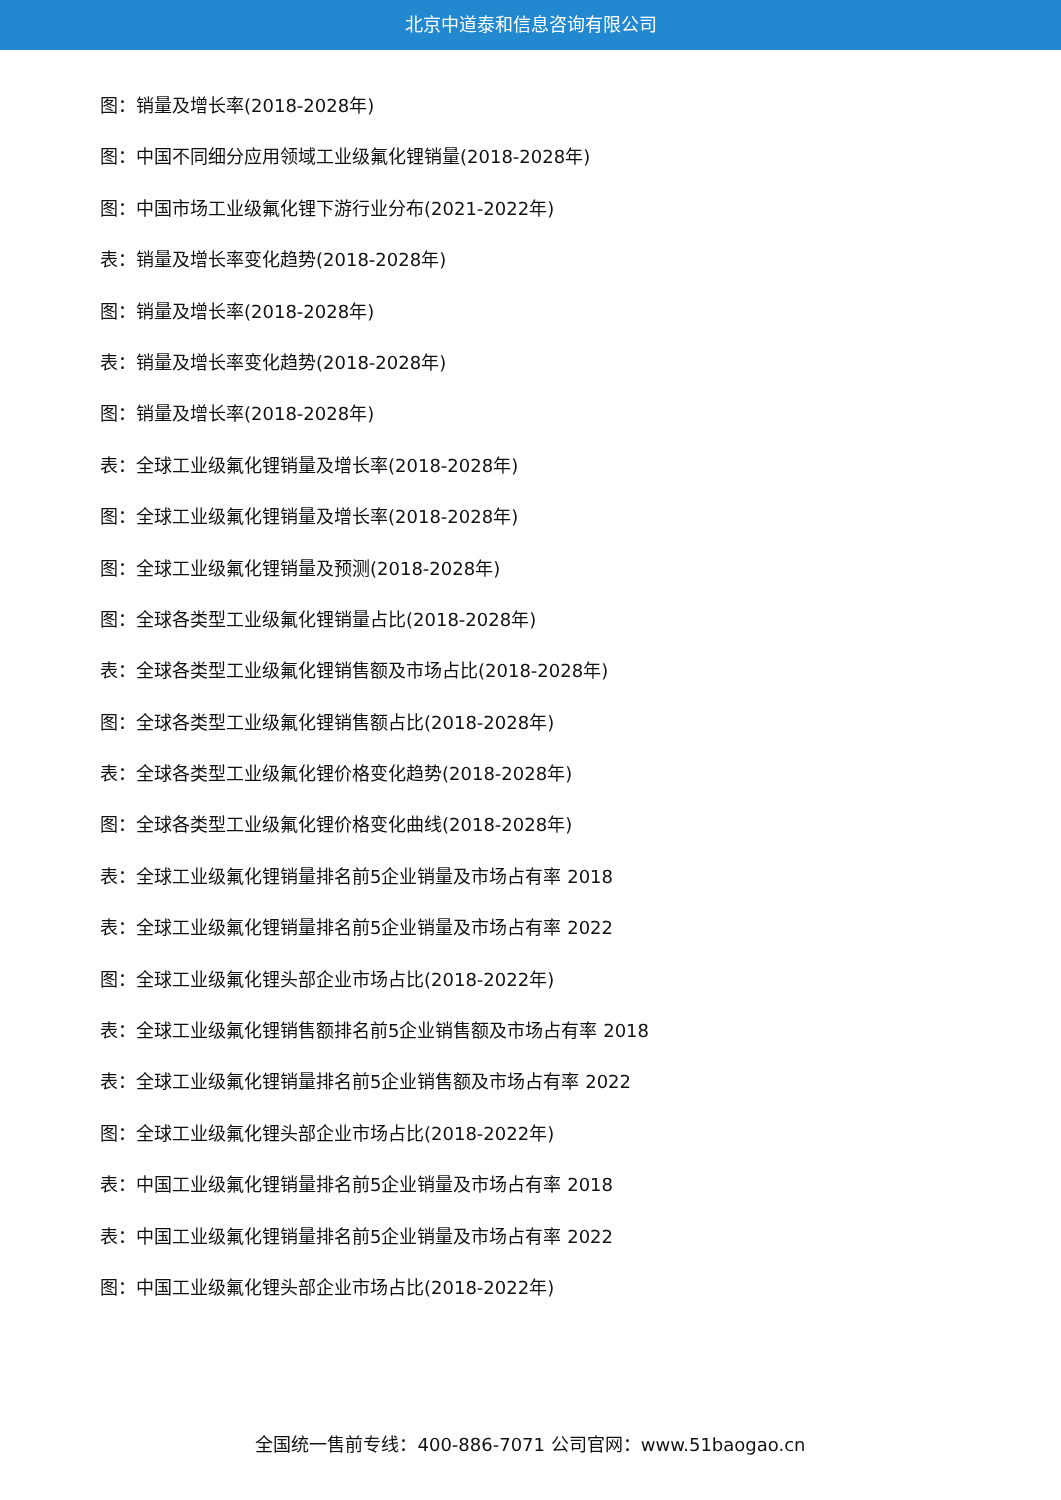北京中道泰和信息咨询有限公司
图：销量及增长率(2018-2028年)
图：中国不同细分应用领域工业级氟化锂销量(2018-2028年)
图：中国市场工业级氟化锂下游行业分布(2021-2022年)
表：销量及增长率变化趋势(2018-2028年)
图：销量及增长率(2018-2028年)
表：销量及增长率变化趋势(2018-2028年)
图：销量及增长率(2018-2028年)
表：全球工业级氟化锂销量及增长率(2018-2028年)
图：全球工业级氟化锂销量及增长率(2018-2028年)
图：全球工业级氟化锂销量及预测(2018-2028年)
图：全球各类型工业级氟化锂销量占比(2018-2028年)
表：全球各类型工业级氟化锂销售额及市场占比(2018-2028年)
图：全球各类型工业级氟化锂销售额占比(2018-2028年)
表：全球各类型工业级氟化锂价格变化趋势(2018-2028年)
图：全球各类型工业级氟化锂价格变化曲线(2018-2028年)
表：全球工业级氟化锂销量排名前5企业销量及市场占有率 2018
表：全球工业级氟化锂销量排名前5企业销量及市场占有率 2022
图：全球工业级氟化锂头部企业市场占比(2018-2022年)
表：全球工业级氟化锂销售额排名前5企业销售额及市场占有率 2018
表：全球工业级氟化锂销量排名前5企业销售额及市场占有率 2022
图：全球工业级氟化锂头部企业市场占比(2018-2022年)
表：中国工业级氟化锂销量排名前5企业销量及市场占有率 2018
表：中国工业级氟化锂销量排名前5企业销量及市场占有率 2022
图：中国工业级氟化锂头部企业市场占比(2018-2022年)
全国统一售前专线：400-886-7071 公司官网：www.51baogao.cn